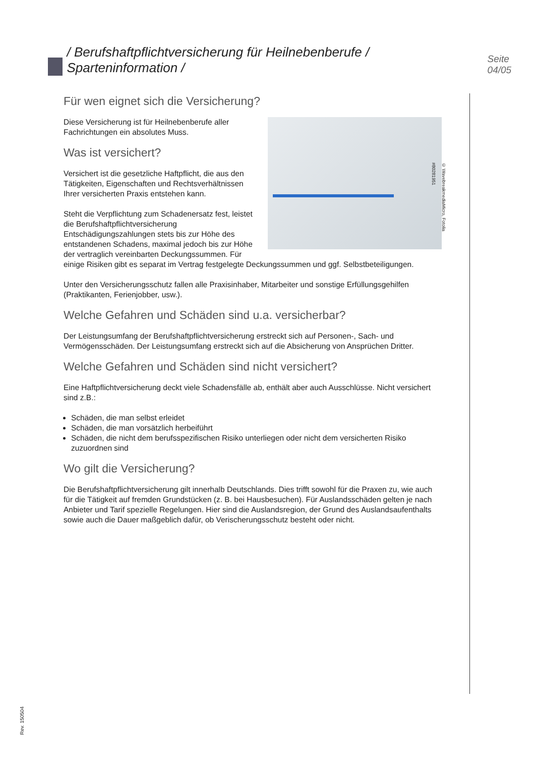/ Berufshaftpflichtversicherung für Heilnebenberufe / Sparteninformation / Seite 04/05
Für wen eignet sich die Versicherung?
© WavebreakmediaMicro, Fotolia #80281951
Diese Versicherung ist für Heilnebenberufe aller Fachrichtungen ein absolutes Muss.
Was ist versichert?
Versichert ist die gesetzliche Haftpflicht, die aus den Tätigkeiten, Eigenschaften und Rechtsverhältnissen Ihrer versicherten Praxis entstehen kann.
Steht die Verpflichtung zum Schadenersatz fest, leistet die Berufshaftpflichtversicherung Entschädigungszahlungen stets bis zur Höhe des entstandenen Schadens, maximal jedoch bis zur Höhe der vertraglich vereinbarten Deckungssummen. Für einige Risiken gibt es separat im Vertrag festgelegte Deckungssummen und ggf. Selbstbeteiligungen.
Unter den Versicherungsschutz fallen alle Praxisinhaber, Mitarbeiter und sonstige Erfüllungsgehilfen (Praktikanten, Ferienjobber, usw.).
Welche Gefahren und Schäden sind u.a. versicherbar?
Der Leistungsumfang der Berufshaftpflichtversicherung erstreckt sich auf Personen-, Sach- und Vermögensschäden. Der Leistungsumfang erstreckt sich auf die Absicherung von Ansprüchen Dritter.
Welche Gefahren und Schäden sind nicht versichert?
Eine Haftpflichtversicherung deckt viele Schadensfälle ab, enthält aber auch Ausschlüsse. Nicht versichert sind z.B.:
Schäden, die man selbst erleidet
Schäden, die man vorsätzlich herbeiführt
Schäden, die nicht dem berufsspezifischen Risiko unterliegen oder nicht dem versicherten Risiko zuzuordnen sind
Wo gilt die Versicherung?
Die Berufshaftpflichtversicherung gilt innerhalb Deutschlands. Dies trifft sowohl für die Praxen zu, wie auch für die Tätigkeit auf fremden Grundstücken (z. B. bei Hausbesuchen). Für Auslandsschäden gelten je nach Anbieter und Tarif spezielle Regelungen. Hier sind die Auslandsregion, der Grund des Auslandsaufenthalts sowie auch die Dauer maßgeblich dafür, ob Verischerungsschutz besteht oder nicht.
Rev. 150504